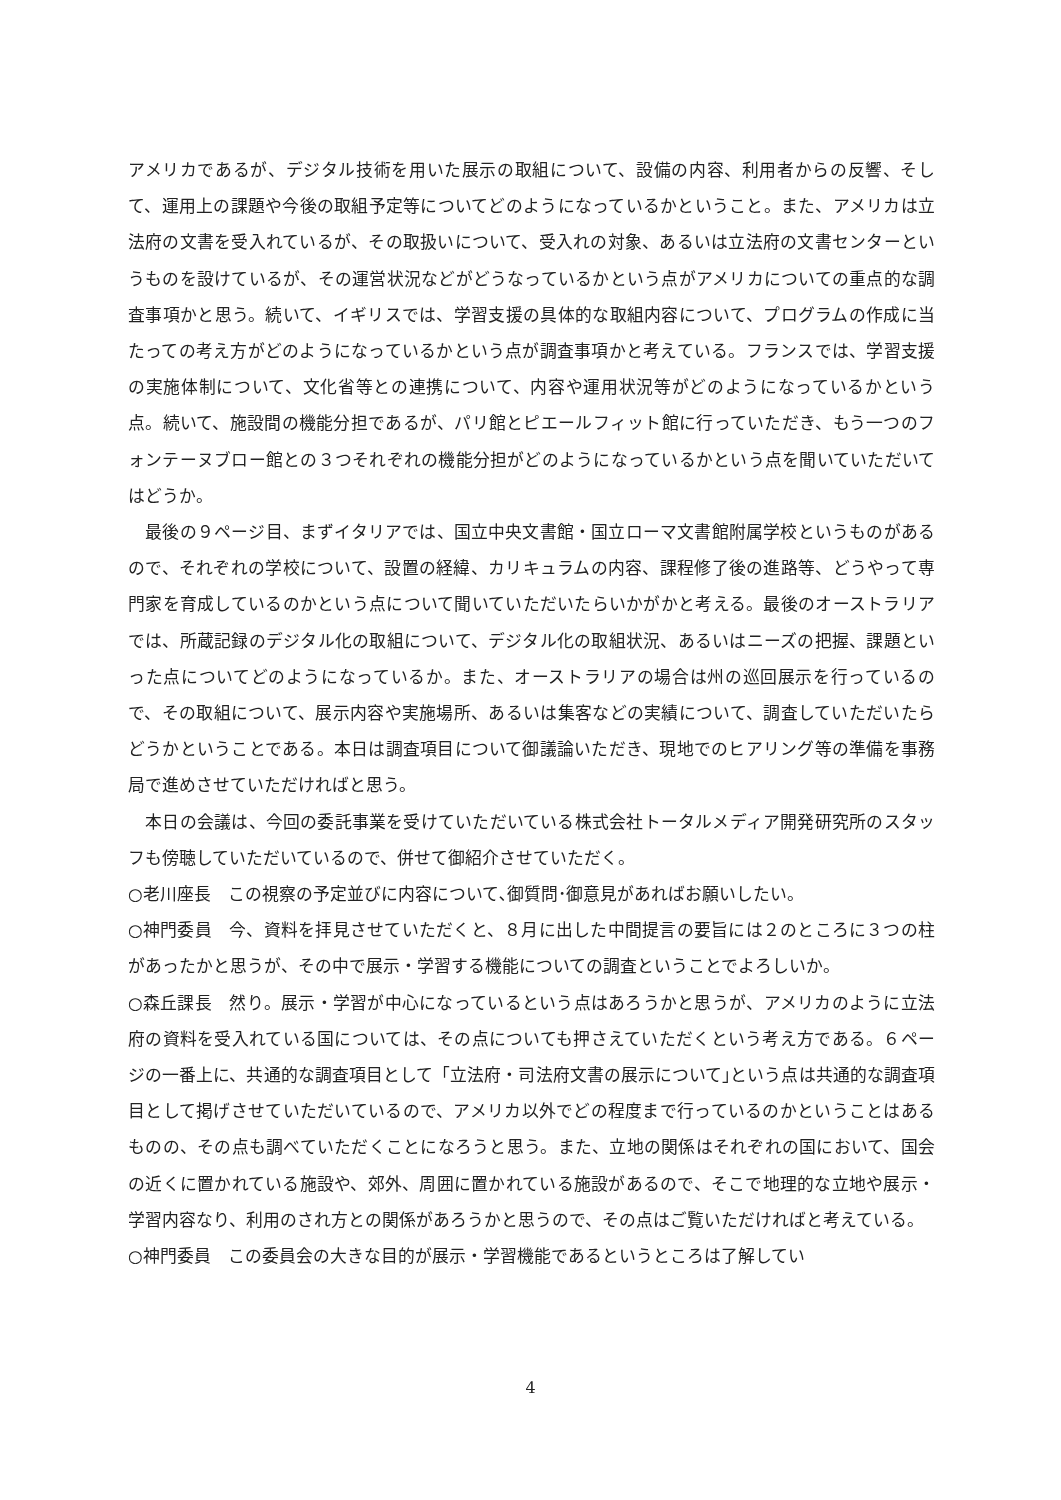アメリカであるが、デジタル技術を用いた展示の取組について、設備の内容、利用者からの反響、そして、運用上の課題や今後の取組予定等についてどのようになっているかということ。また、アメリカは立法府の文書を受入れているが、その取扱いについて、受入れの対象、あるいは立法府の文書センターというものを設けているが、その運営状況などがどうなっているかという点がアメリカについての重点的な調査事項かと思う。続いて、イギリスでは、学習支援の具体的な取組内容について、プログラムの作成に当たっての考え方がどのようになっているかという点が調査事項かと考えている。フランスでは、学習支援の実施体制について、文化省等との連携について、内容や運用状況等がどのようになっているかという点。続いて、施設間の機能分担であるが、パリ館とピエールフィット館に行っていただき、もう一つのフォンテーヌブロー館との３つそれぞれの機能分担がどのようになっているかという点を聞いていただいてはどうか。
　最後の９ページ目、まずイタリアでは、国立中央文書館・国立ローマ文書館附属学校というものがあるので、それぞれの学校について、設置の経緯、カリキュラムの内容、課程修了後の進路等、どうやって専門家を育成しているのかという点について聞いていただいたらいかがかと考える。最後のオーストラリアでは、所蔵記録のデジタル化の取組について、デジタル化の取組状況、あるいはニーズの把握、課題といった点についてどのようになっているか。また、オーストラリアの場合は州の巡回展示を行っているので、その取組について、展示内容や実施場所、あるいは集客などの実績について、調査していただいたらどうかということである。本日は調査項目について御議論いただき、現地でのヒアリング等の準備を事務局で進めさせていただければと思う。
　本日の会議は、今回の委託事業を受けていただいている株式会社トータルメディア開発研究所のスタッフも傍聴していただいているので、併せて御紹介させていただく。
○老川座長　この視察の予定並びに内容について､御質問･御意見があればお願いしたい。
○神門委員　今、資料を拝見させていただくと、８月に出した中間提言の要旨には２のところに３つの柱があったかと思うが、その中で展示・学習する機能についての調査ということでよろしいか。
○森丘課長　然り。展示・学習が中心になっているという点はあろうかと思うが、アメリカのように立法府の資料を受入れている国については、その点についても押さえていただくという考え方である。６ページの一番上に、共通的な調査項目として「立法府・司法府文書の展示について｣という点は共通的な調査項目として掲げさせていただいているので、アメリカ以外でどの程度まで行っているのかということはあるものの、その点も調べていただくことになろうと思う。また、立地の関係はそれぞれの国において、国会の近くに置かれている施設や、郊外、周囲に置かれている施設があるので、そこで地理的な立地や展示・学習内容なり、利用のされ方との関係があろうかと思うので、その点はご覧いただければと考えている。
○神門委員　この委員会の大きな目的が展示・学習機能であるというところは了解してい
4